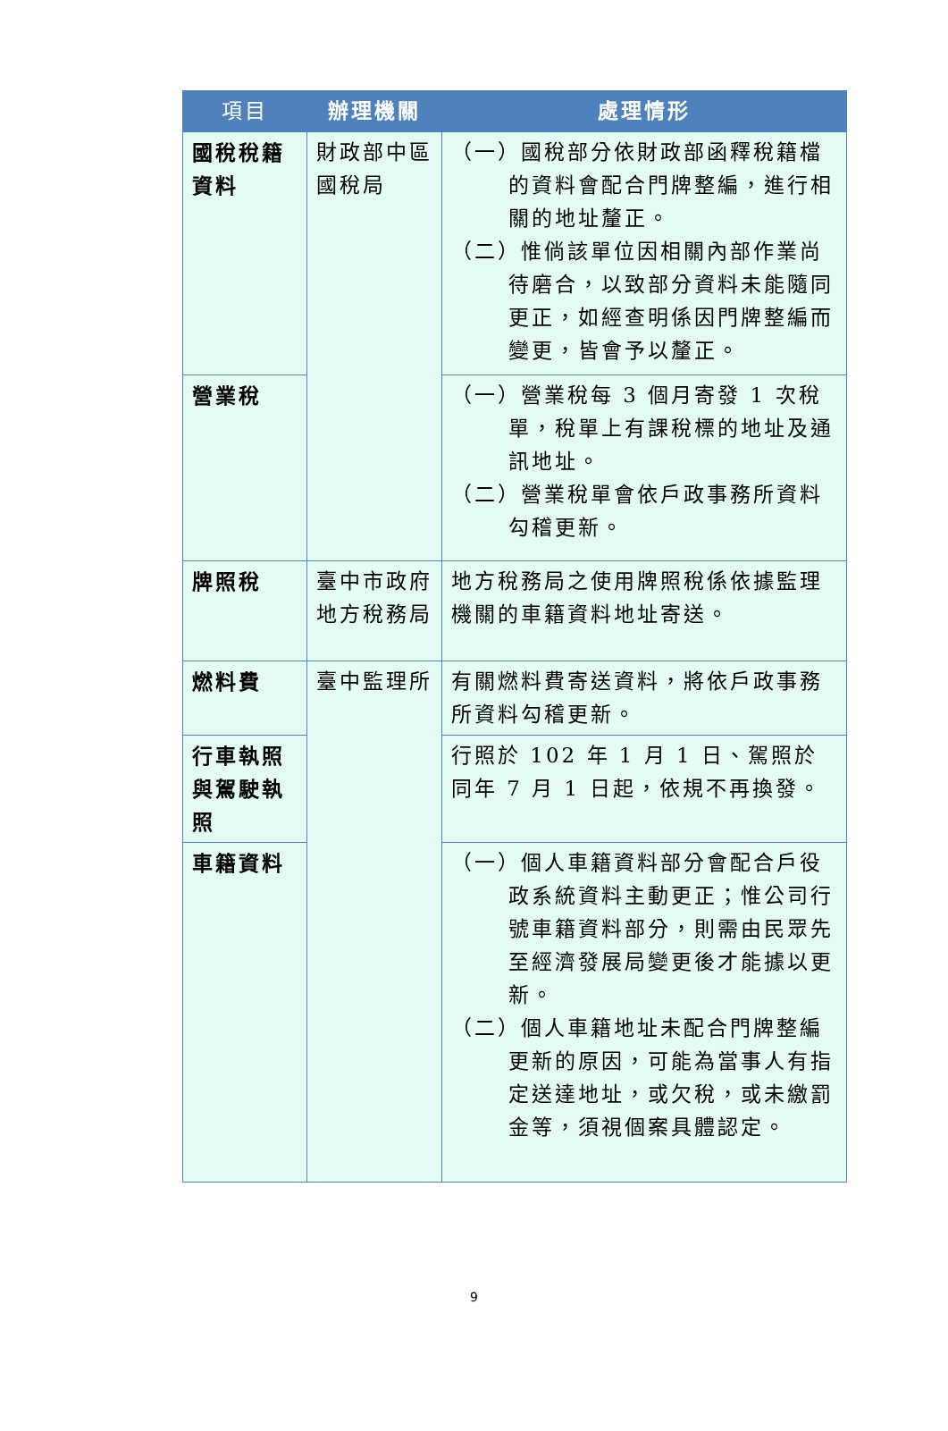| 項目 | 辦理機關 | 處理情形 |
| --- | --- | --- |
| 國稅稅籍資料 | 財政部中區國稅局 | （一）國稅部分依財政部函釋稅籍檔的資料會配合門牌整編，進行相關的地址釐正。 （二）惟倘該單位因相關內部作業尚待磨合，以致部分資料未能隨同更正，如經查明係因門牌整編而變更，皆會予以釐正。 |
| 營業稅 | | （一）營業稅每 3 個月寄發 1 次稅單，稅單上有課稅標的地址及通訊地址。 （二）營業稅單會依戶政事務所資料勾稽更新。 |
| 牌照稅 | 臺中市政府地方稅務局 | 地方稅務局之使用牌照稅係依據監理機關的車籍資料地址寄送。 |
| 燃料費 | 臺中監理所 | 有關燃料費寄送資料，將依戶政事務所資料勾稽更新。 |
| 行車執照與駕駛執照 | | 行照於 102 年 1 月 1 日、駕照於同年 7 月 1 日起，依規不再換發。 |
| 車籍資料 | | （一）個人車籍資料部分會配合戶役政系統資料主動更正；惟公司行號車籍資料部分，則需由民眾先至經濟發展局變更後才能據以更新。 （二）個人車籍地址未配合門牌整編更新的原因，可能為當事人有指定送達地址，或欠稅，或未繳罰金等，須視個案具體認定。 |
9